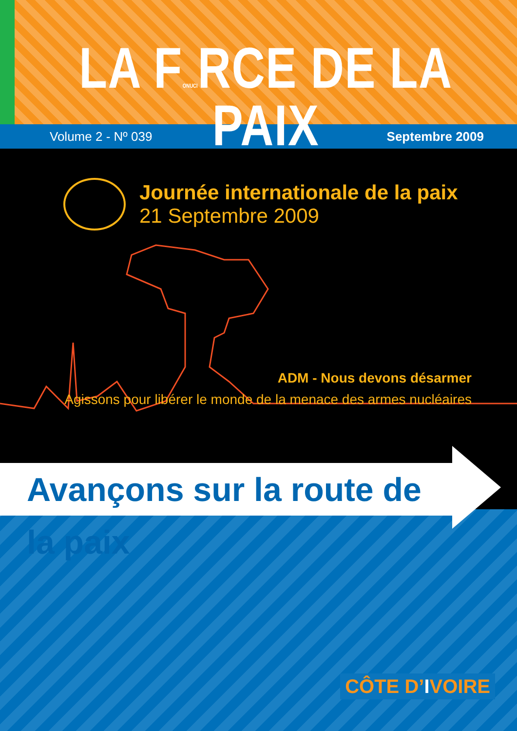LA FONUCIRCE DE LA PAIX
Volume 2 - Nº 039 Septembre 2009
Journée internationale de la paix
21 Septembre 2009
ADM - Nous devons désarmer
Agissons pour libérer le monde de la menace des armes nucléaires
Avançons sur la route de la paix
CÔTE D’IVOIRE